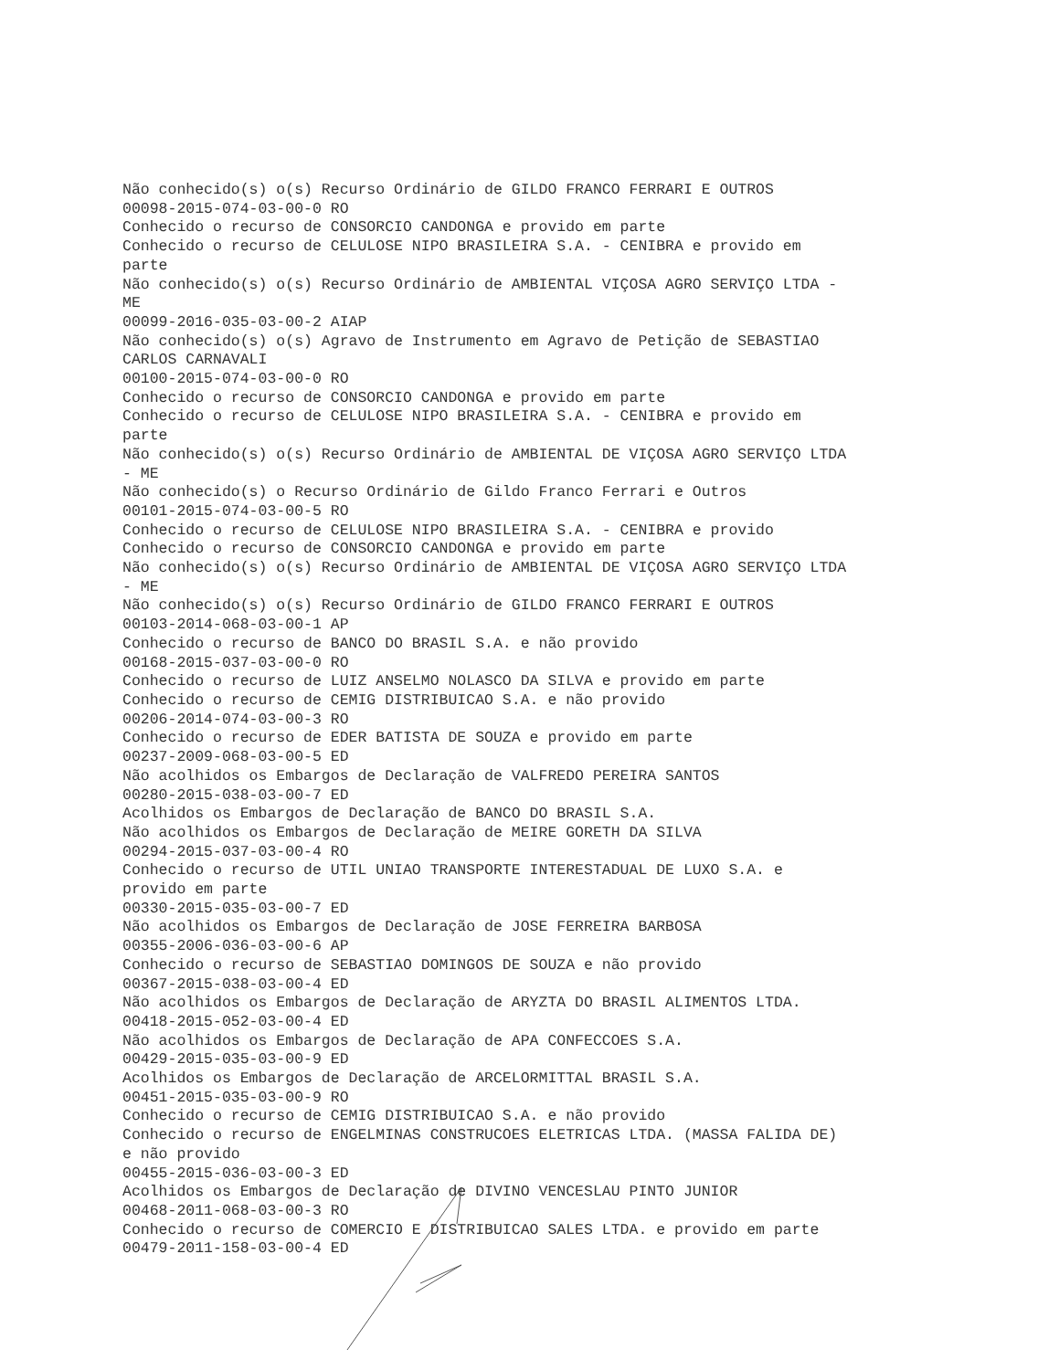Não conhecido(s) o(s) Recurso Ordinário de GILDO FRANCO FERRARI E OUTROS 00098-2015-074-03-00-0 RO Conhecido o recurso de CONSORCIO CANDONGA e provido em parte Conhecido o recurso de CELULOSE NIPO BRASILEIRA S.A. - CENIBRA e provido em parte Não conhecido(s) o(s) Recurso Ordinário de AMBIENTAL VIÇOSA AGRO SERVIÇO LTDA - ME 00099-2016-035-03-00-2 AIAP Não conhecido(s) o(s) Agravo de Instrumento em Agravo de Petição de SEBASTIAO CARLOS CARNAVALI 00100-2015-074-03-00-0 RO Conhecido o recurso de CONSORCIO CANDONGA e provido em parte Conhecido o recurso de CELULOSE NIPO BRASILEIRA S.A. - CENIBRA e provido em parte Não conhecido(s) o(s) Recurso Ordinário de AMBIENTAL DE VIÇOSA AGRO SERVIÇO LTDA - ME Não conhecido(s) o Recurso Ordinário de Gildo Franco Ferrari e Outros 00101-2015-074-03-00-5 RO Conhecido o recurso de CELULOSE NIPO BRASILEIRA S.A. - CENIBRA e provido Conhecido o recurso de CONSORCIO CANDONGA e provido em parte Não conhecido(s) o(s) Recurso Ordinário de AMBIENTAL DE VIÇOSA AGRO SERVIÇO LTDA - ME Não conhecido(s) o(s) Recurso Ordinário de GILDO FRANCO FERRARI E OUTROS 00103-2014-068-03-00-1 AP Conhecido o recurso de BANCO DO BRASIL S.A. e não provido 00168-2015-037-03-00-0 RO Conhecido o recurso de LUIZ ANSELMO NOLASCO DA SILVA e provido em parte Conhecido o recurso de CEMIG DISTRIBUICAO S.A. e não provido 00206-2014-074-03-00-3 RO Conhecido o recurso de EDER BATISTA DE SOUZA e provido em parte 00237-2009-068-03-00-5 ED Não acolhidos os Embargos de Declaração de VALFREDO PEREIRA SANTOS 00280-2015-038-03-00-7 ED Acolhidos os Embargos de Declaração de BANCO DO BRASIL S.A. Não acolhidos os Embargos de Declaração de MEIRE GORETH DA SILVA 00294-2015-037-03-00-4 RO Conhecido o recurso de UTIL UNIAO TRANSPORTE INTERESTADUAL DE LUXO S.A. e provido em parte 00330-2015-035-03-00-7 ED Não acolhidos os Embargos de Declaração de JOSE FERREIRA BARBOSA 00355-2006-036-03-00-6 AP Conhecido o recurso de SEBASTIAO DOMINGOS DE SOUZA e não provido 00367-2015-038-03-00-4 ED Não acolhidos os Embargos de Declaração de ARYZTA DO BRASIL ALIMENTOS LTDA. 00418-2015-052-03-00-4 ED Não acolhidos os Embargos de Declaração de APA CONFECCOES S.A. 00429-2015-035-03-00-9 ED Acolhidos os Embargos de Declaração de ARCELORMITTAL BRASIL S.A. 00451-2015-035-03-00-9 RO Conhecido o recurso de CEMIG DISTRIBUICAO S.A. e não provido Conhecido o recurso de ENGELMINAS CONSTRUCOES ELETRICAS LTDA. (MASSA FALIDA DE) e não provido 00455-2015-036-03-00-3 ED Acolhidos os Embargos de Declaração de DIVINO VENCESLAU PINTO JUNIOR 00468-2011-068-03-00-3 RO Conhecido o recurso de COMERCIO E DISTRIBUICAO SALES LTDA. e provido em parte 00479-2011-158-03-00-4 ED